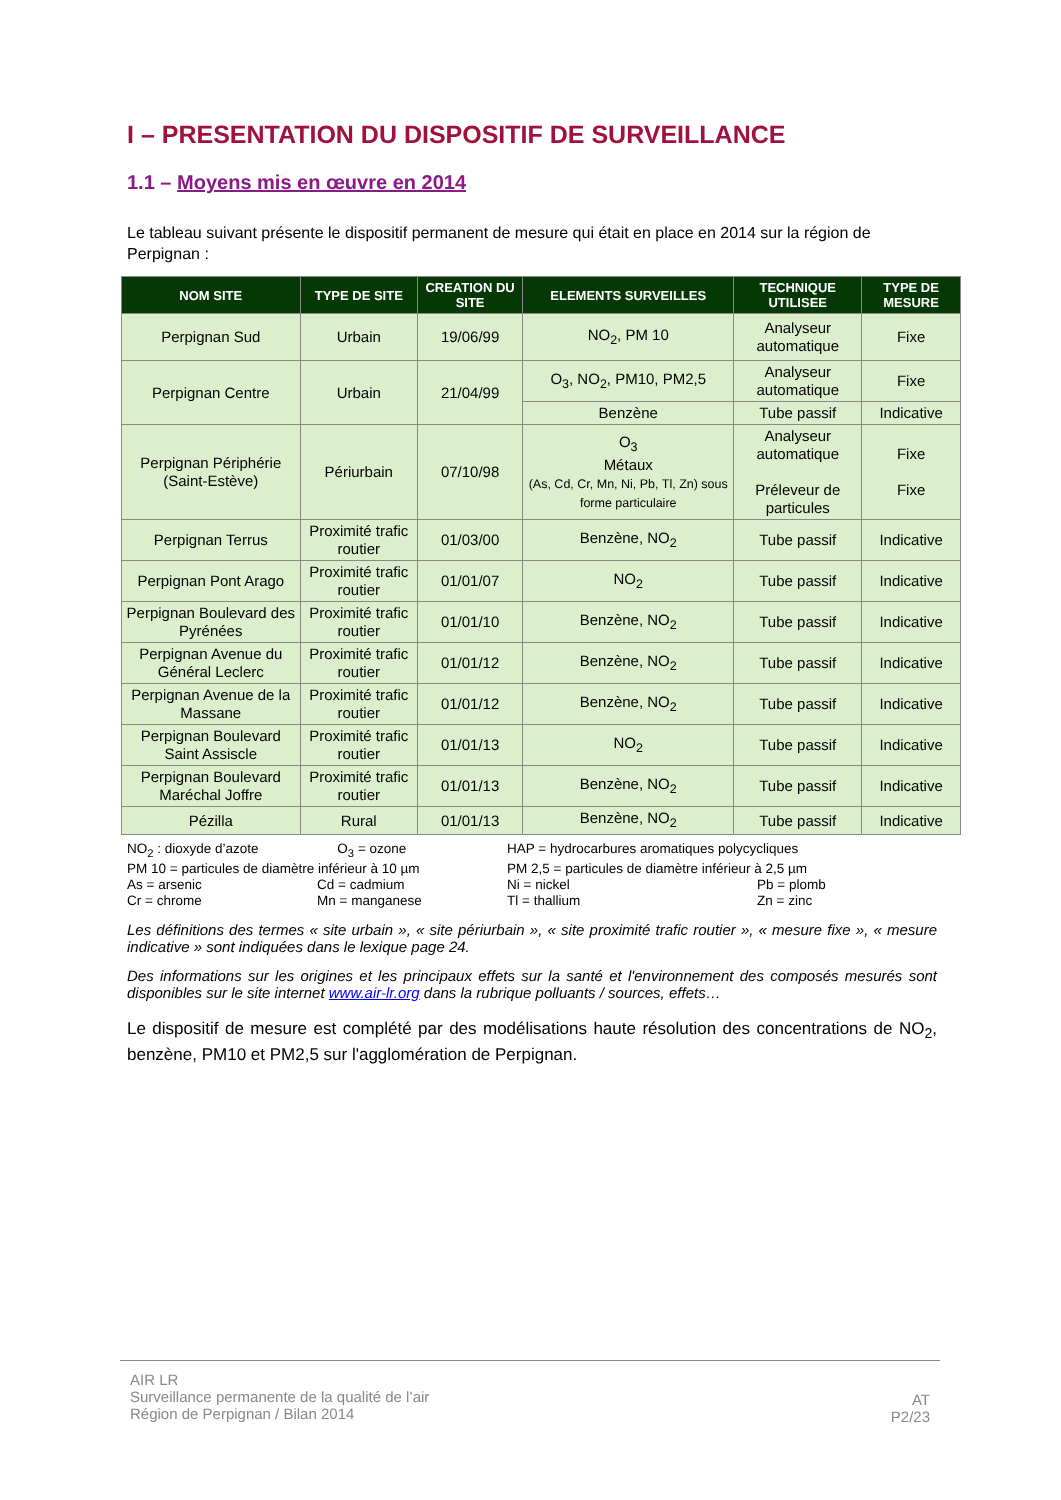I – PRESENTATION DU DISPOSITIF DE SURVEILLANCE
1.1 – Moyens mis en œuvre en 2014
Le tableau suivant présente le dispositif permanent de mesure qui était en place en 2014 sur la région de Perpignan :
| NOM SITE | TYPE DE SITE | CREATION DU SITE | ELEMENTS SURVEILLES | TECHNIQUE UTILISEE | TYPE DE MESURE |
| --- | --- | --- | --- | --- | --- |
| Perpignan Sud | Urbain | 19/06/99 | NO<sub>2</sub>, PM 10 | Analyseur automatique | Fixe |
| Perpignan Centre | Urbain | 21/04/99 | O<sub>3</sub>, NO<sub>2</sub>, PM10, PM2,5 | Analyseur automatique | Fixe |
| | | | Benzène | Tube passif | Indicative |
| Perpignan Périphérie (Saint-Estève) | Périurbain | 07/10/98 | O<sub>3</sub> Métaux (As, Cd, Cr, Mn, Ni, Pb, Tl, Zn) sous forme particulaire | Analyseur automatique Préleveur de particules | Fixe Fixe |
| Perpignan Terrus | Proximité trafic routier | 01/03/00 | Benzène, NO<sub>2</sub> | Tube passif | Indicative |
| Perpignan Pont Arago | Proximité trafic routier | 01/01/07 | NO<sub>2</sub> | Tube passif | Indicative |
| Perpignan Boulevard des Pyrénées | Proximité trafic routier | 01/01/10 | Benzène, NO<sub>2</sub> | Tube passif | Indicative |
| Perpignan Avenue du Général Leclerc | Proximité trafic routier | 01/01/12 | Benzène, NO<sub>2</sub> | Tube passif | Indicative |
| Perpignan Avenue de la Massane | Proximité trafic routier | 01/01/12 | Benzène, NO<sub>2</sub> | Tube passif | Indicative |
| Perpignan Boulevard Saint Assiscle | Proximité trafic routier | 01/01/13 | NO<sub>2</sub> | Tube passif | Indicative |
| Perpignan Boulevard Maréchal Joffre | Proximité trafic routier | 01/01/13 | Benzène, NO<sub>2</sub> | Tube passif | Indicative |
| Pézilla | Rural | 01/01/13 | Benzène, NO<sub>2</sub> | Tube passif | Indicative |
NO<sub>2</sub> : dioxyde d’azote O<sub>3</sub> = ozone HAP = hydrocarbures aromatiques polycycliques PM 10 = particules de diamètre inférieur à 10 µm PM 2,5 = particules de diamètre inférieur à 2,5 µm As = arsenic Cd = cadmium Ni = nickel Pb = plomb Cr = chrome Mn = manganese Tl = thallium Zn = zinc
Les définitions des termes « site urbain », « site périurbain », « site proximité trafic routier », « mesure fixe », « mesure indicative » sont indiquées dans le lexique page 24.
Des informations sur les origines et les principaux effets sur la santé et l'environnement des composés mesurés sont disponibles sur le site internet www.air-lr.org dans la rubrique polluants / sources, effets…
Le dispositif de mesure est complété par des modélisations haute résolution des concentrations de NO<sub>2</sub>, benzène, PM10 et PM2,5 sur l'agglomération de Perpignan.
AIR LR
Surveillance permanente de la qualité de l’air
Région de Perpignan / Bilan 2014
AT
P2/23